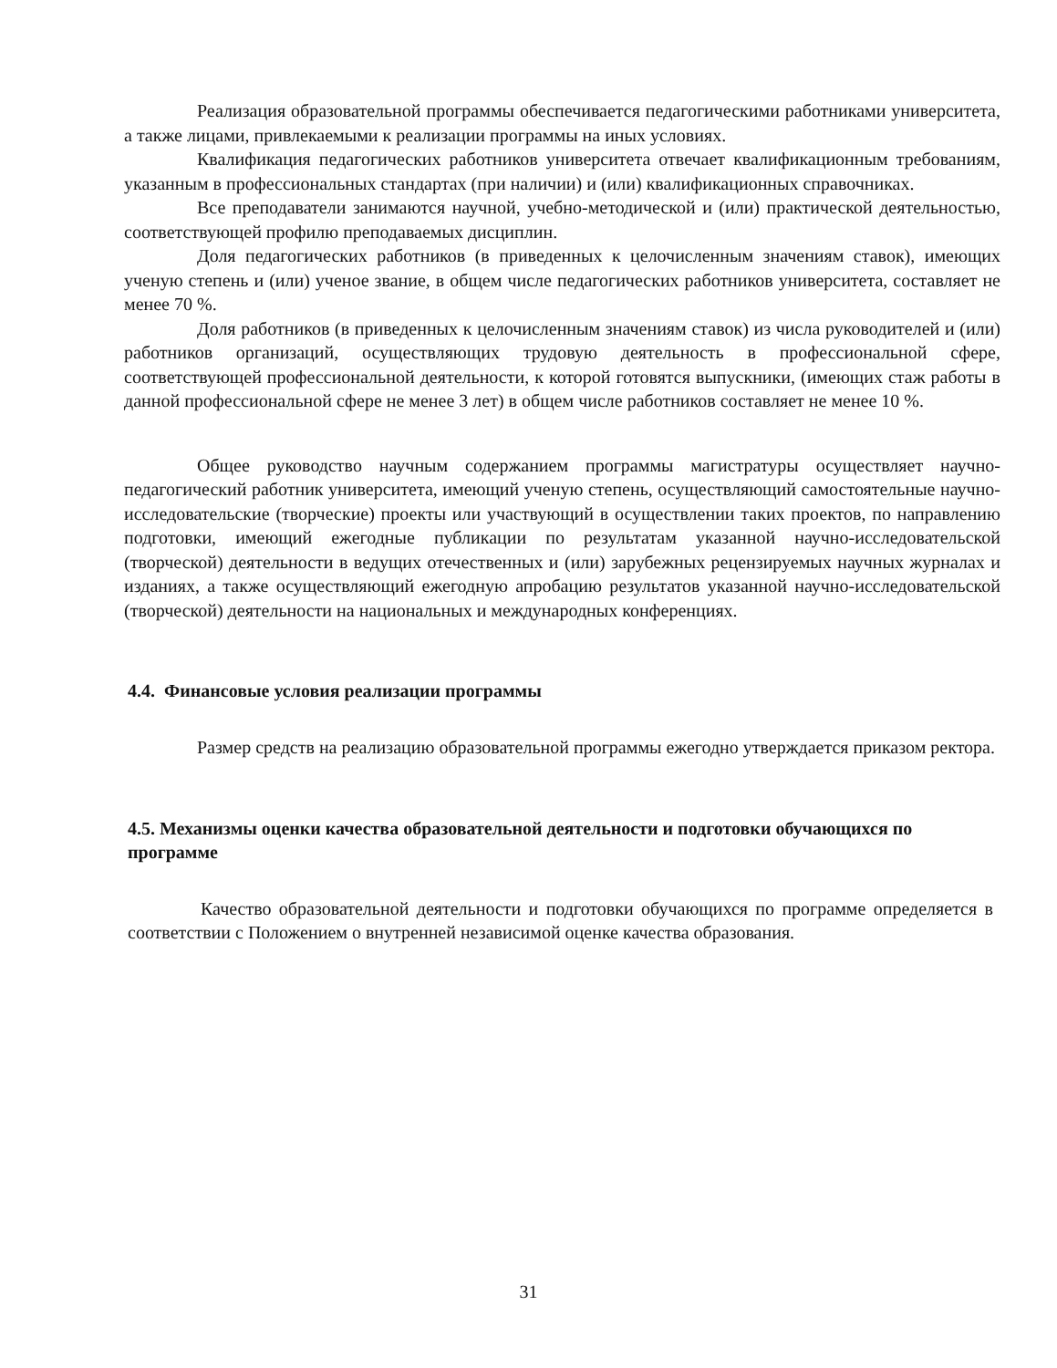Реализация образовательной программы обеспечивается педагогическими работниками университета, а также лицами, привлекаемыми к реализации программы на иных условиях.
Квалификация педагогических работников университета отвечает квалификационным требованиям, указанным в профессиональных стандартах (при наличии) и (или) квалификационных справочниках.
Все преподаватели занимаются научной, учебно-методической и (или) практической деятельностью, соответствующей профилю преподаваемых дисциплин.
Доля педагогических работников (в приведенных к целочисленным значениям ставок), имеющих ученую степень и (или) ученое звание, в общем числе педагогических работников университета, составляет не менее 70 %.
Доля работников (в приведенных к целочисленным значениям ставок) из числа руководителей и (или) работников организаций, осуществляющих трудовую деятельность в профессиональной сфере, соответствующей профессиональной деятельности, к которой готовятся выпускники, (имеющих стаж работы в данной профессиональной сфере не менее 3 лет) в общем числе работников составляет не менее 10 %.
Общее руководство научным содержанием программы магистратуры осуществляет научно-педагогический работник университета, имеющий ученую степень, осуществляющий самостоятельные научно-исследовательские (творческие) проекты или участвующий в осуществлении таких проектов, по направлению подготовки, имеющий ежегодные публикации по результатам указанной научно-исследовательской (творческой) деятельности в ведущих отечественных и (или) зарубежных рецензируемых научных журналах и изданиях, а также осуществляющий ежегодную апробацию результатов указанной научно-исследовательской (творческой) деятельности на национальных и международных конференциях.
4.4. Финансовые условия реализации программы
Размер средств на реализацию образовательной программы ежегодно утверждается приказом ректора.
4.5. Механизмы оценки качества образовательной деятельности и подготовки обучающихся по программе
Качество образовательной деятельности и подготовки обучающихся по программе определяется в соответствии с Положением о внутренней независимой оценке качества образования.
31